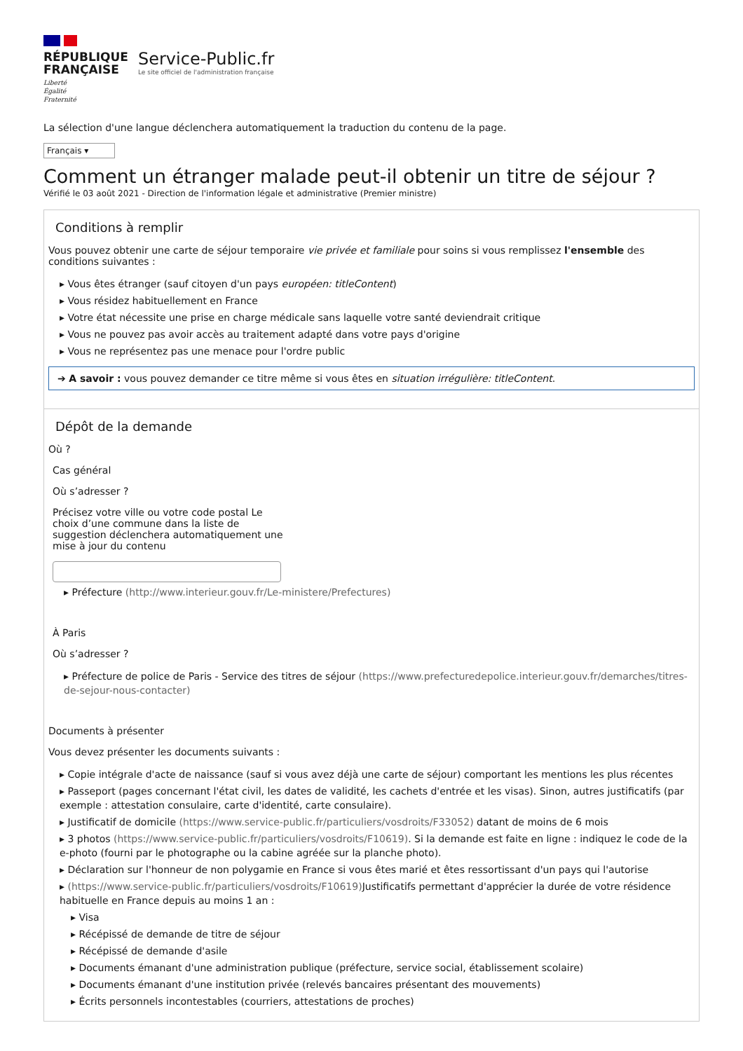RÉPUBLIQUE
FRANÇAISE
Liberté
Égalité
Fraternité
Service-Public.fr
Le site officiel de l'administration française
La sélection d'une langue déclenchera automatiquement la traduction du contenu de la page.
Français ▾
Comment un étranger malade peut-il obtenir un titre de séjour ?
Vérifié le 03 août 2021 - Direction de l'information légale et administrative (Premier ministre)
Conditions à remplir
Vous pouvez obtenir une carte de séjour temporaire vie privée et familiale pour soins si vous remplissez l'ensemble des conditions suivantes :
▸ Vous êtes étranger (sauf citoyen d'un pays européen: titleContent)
▸ Vous résidez habituellement en France
▸ Votre état nécessite une prise en charge médicale sans laquelle votre santé deviendrait critique
▸ Vous ne pouvez pas avoir accès au traitement adapté dans votre pays d'origine
▸ Vous ne représentez pas une menace pour l'ordre public
➔ A savoir : vous pouvez demander ce titre même si vous êtes en situation irrégulière: titleContent.
Dépôt de la demande
Où ?
Cas général
Où s’adresser ?
Précisez votre ville ou votre code postal Le choix d’une commune dans la liste de suggestion déclenchera automatiquement une mise à jour du contenu
▸ Préfecture (http://www.interieur.gouv.fr/Le-ministere/Prefectures)
À Paris
Où s’adresser ?
▸ Préfecture de police de Paris - Service des titres de séjour (https://www.prefecturedepolice.interieur.gouv.fr/demarches/titres-de-sejour-nous-contacter)
Documents à présenter
Vous devez présenter les documents suivants :
▸ Copie intégrale d'acte de naissance (sauf si vous avez déjà une carte de séjour) comportant les mentions les plus récentes
▸ Passeport (pages concernant l'état civil, les dates de validité, les cachets d'entrée et les visas). Sinon, autres justificatifs (par exemple : attestation consulaire, carte d'identité, carte consulaire).
▸ Justificatif de domicile (https://www.service-public.fr/particuliers/vosdroits/F33052) datant de moins de 6 mois
▸ 3 photos (https://www.service-public.fr/particuliers/vosdroits/F10619). Si la demande est faite en ligne : indiquez le code de la e-photo (fourni par le photographe ou la cabine agréée sur la planche photo).
▸ Déclaration sur l'honneur de non polygamie en France si vous êtes marié et êtes ressortissant d'un pays qui l'autorise
▸ (https://www.service-public.fr/particuliers/vosdroits/F10619) Justificatifs permettant d'apprécier la durée de votre résidence habituelle en France depuis au moins 1 an :
▸ Visa
▸ Récépissé de demande de titre de séjour
▸ Récépissé de demande d'asile
▸ Documents émanant d'une administration publique (préfecture, service social, établissement scolaire)
▸ Documents émanant d'une institution privée (relevés bancaires présentant des mouvements)
▸ Écrits personnels incontestables (courriers, attestations de proches)